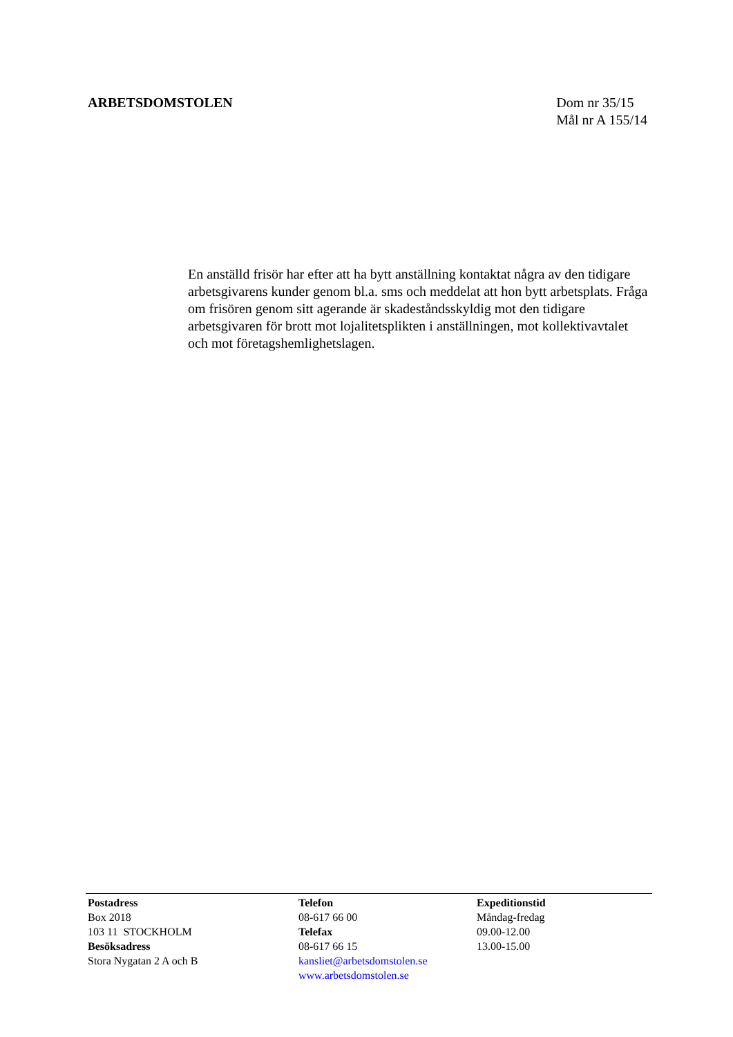ARBETSDOMSTOLEN Dom nr 35/15
Mål nr A 155/14
En anställd frisör har efter att ha bytt anställning kontaktat några av den tidigare arbetsgivarens kunder genom bl.a. sms och meddelat att hon bytt arbetsplats. Fråga om frisören genom sitt agerande är skadeståndsskyldig mot den tidigare arbetsgivaren för brott mot lojalitetsplikten i anställningen, mot kollektivavtalet och mot företagshemlighetslagen.
Postadress
Box 2018
103 11 STOCKHOLM
Besöksadress
Stora Nygatan 2 A och B
Telefon
08-617 66 00
Telefax
08-617 66 15
kansliet@arbetsdomstolen.se
www.arbetsdomstolen.se
Expeditionstid
Måndag-fredag
09.00-12.00
13.00-15.00